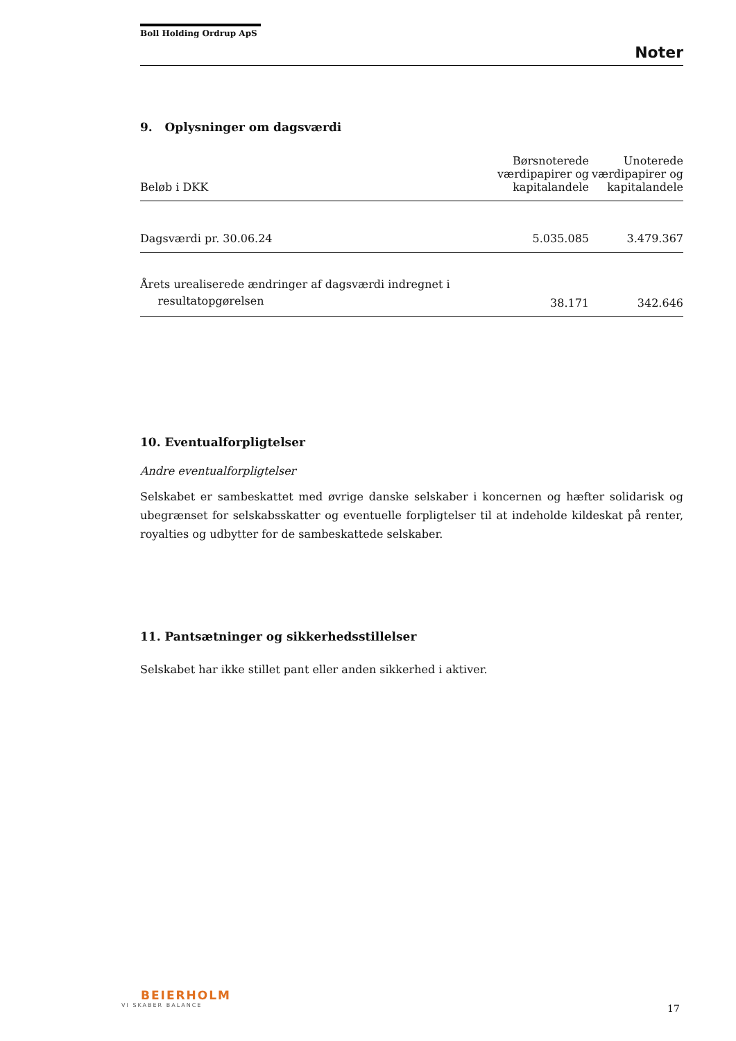Boll Holding Ordrup ApS
Noter
9. Oplysninger om dagsværdi
| Beløb i DKK | Børsnoterede værdipapirer og kapitalandele | Unoterede værdipapirer og kapitalandele |
| --- | --- | --- |
| Dagsværdi pr. 30.06.24 | 5.035.085 | 3.479.367 |
| Årets urealiserede ændringer af dagsværdi indregnet i resultatopgørelsen | 38.171 | 342.646 |
10. Eventualforpligtelser
Andre eventualforpligtelser
Selskabet er sambeskattet med øvrige danske selskaber i koncernen og hæfter solidarisk og ubegrænset for selskabsskatter og eventuelle forpligtelser til at indeholde kildeskat på renter, royalties og udbytter for de sambeskattede selskaber.
11. Pantsætninger og sikkerhedsstillelser
Selskabet har ikke stillet pant eller anden sikkerhed i aktiver.
BEIERHOLM
VI SKABER BALANCE
17